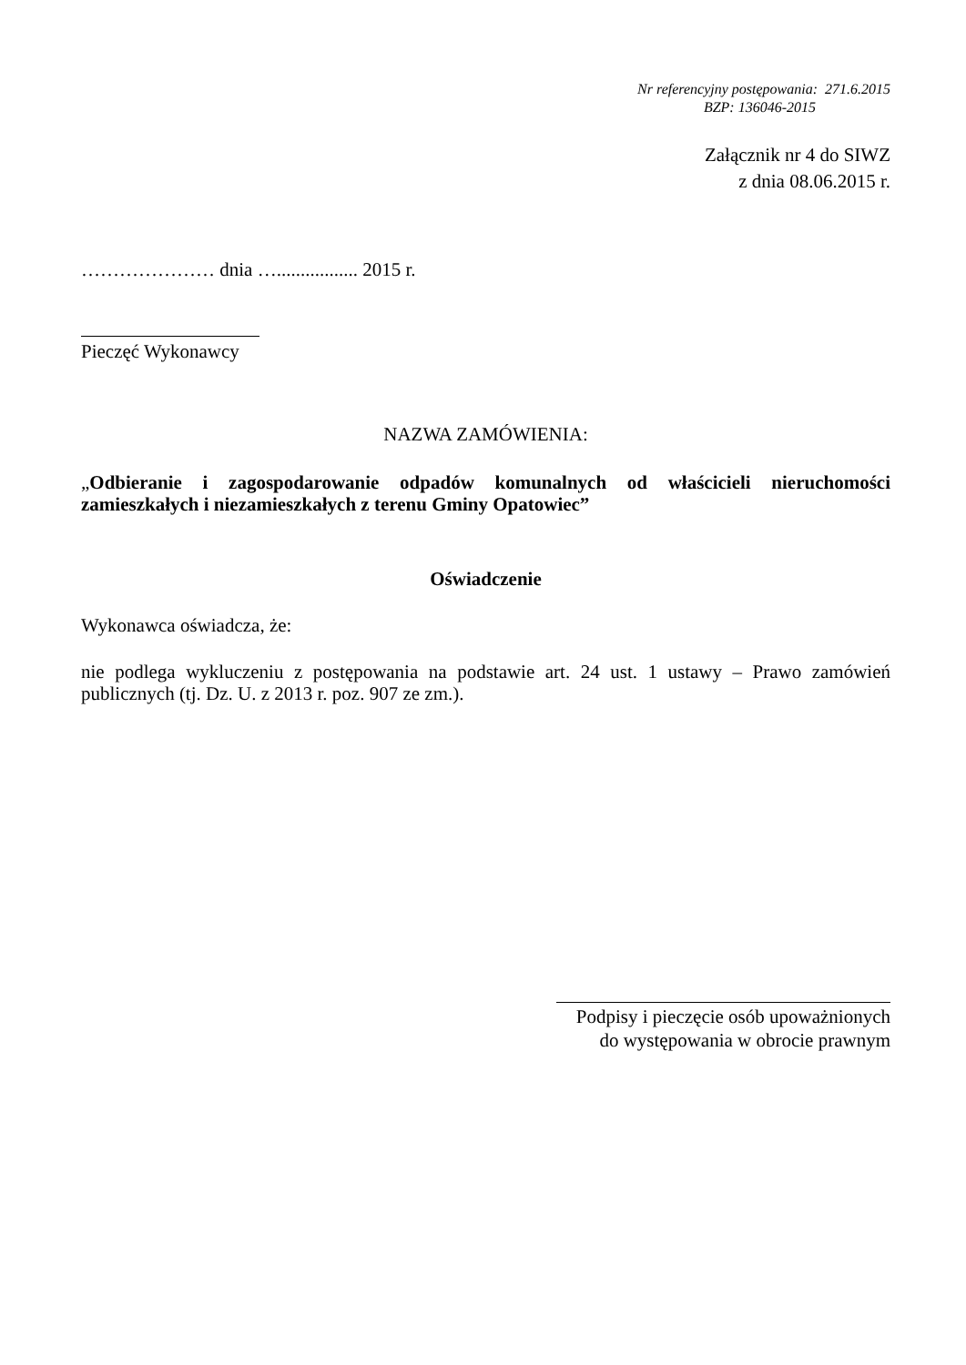Nr referencyjny postępowania: 271.6.2015
BZP: 136046-2015
Załącznik nr 4 do SIWZ
z dnia 08.06.2015 r.
………………… dnia …................. 2015 r.
Pieczęć Wykonawcy
NAZWA ZAMÓWIENIA:
„Odbieranie i zagospodarowanie odpadów komunalnych od właścicieli nieruchomości zamieszkałych i niezamieszkałych z terenu Gminy Opatowiec”
Oświadczenie
Wykonawca oświadcza, że:
nie podlega wykluczeniu z postępowania na podstawie art. 24 ust. 1 ustawy – Prawo zamówień publicznych (tj. Dz. U. z 2013 r. poz. 907 ze zm.).
Podpisy i pieczęcie osób upoważnionych
do występowania w obrocie prawnym